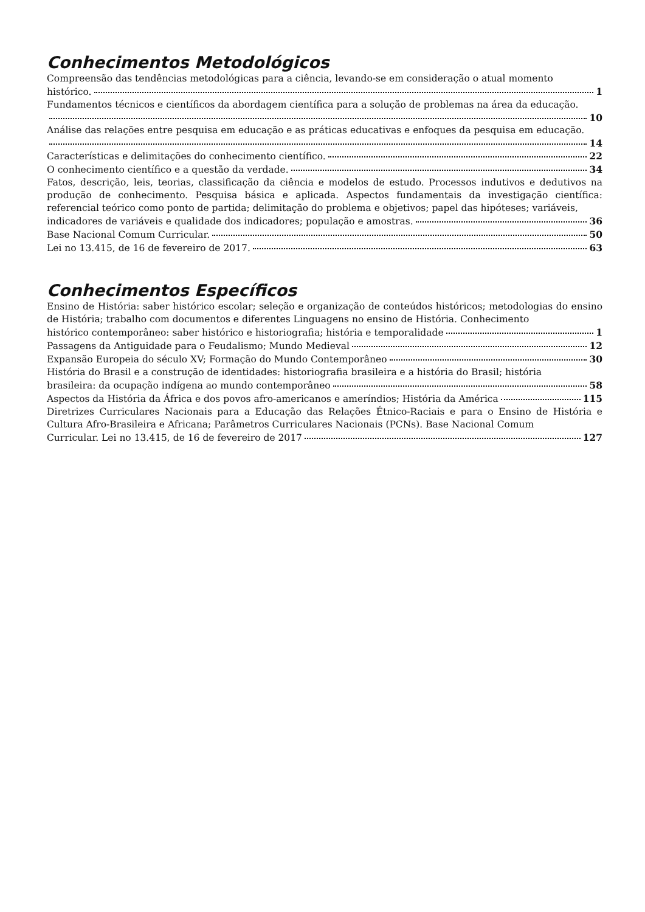Conhecimentos Metodológicos
Compreensão das tendências metodológicas para a ciência, levando-se em consideração o atual momento
histórico. 1
Fundamentos técnicos e científicos da abordagem científica para a solução de problemas na área da educação.
10
Análise das relações entre pesquisa em educação e as práticas educativas e enfoques da pesquisa em educação.
14
Características e delimitações do conhecimento científico. 22
O conhecimento científico e a questão da verdade. 34
Fatos, descrição, leis, teorias, classificação da ciência e modelos de estudo. Processos indutivos e dedutivos na produção de conhecimento. Pesquisa básica e aplicada. Aspectos fundamentais da investigação científica: referencial teórico como ponto de partida; delimitação do problema e objetivos; papel das hipóteses; variáveis,
indicadores de variáveis e qualidade dos indicadores; população e amostras. 36
Base Nacional Comum Curricular. 50
Lei no 13.415, de 16 de fevereiro de 2017. 63
Conhecimentos Específicos
Ensino de História: saber histórico escolar; seleção e organização de conteúdos históricos; metodologias do ensino de História; trabalho com documentos e diferentes Linguagens no ensino de História. Conhecimento
histórico contemporâneo: saber histórico e historiografia; história e temporalidade 1
Passagens da Antiguidade para o Feudalismo; Mundo Medieval 12
Expansão Europeia do século XV; Formação do Mundo Contemporâneo 30
História do Brasil e a construção de identidades: historiografia brasileira e a história do Brasil; história
brasileira: da ocupação indígena ao mundo contemporâneo 58
Aspectos da História da África e dos povos afro-americanos e ameríndios; História da América 115
Diretrizes Curriculares Nacionais para a Educação das Relações Étnico-Raciais e para o Ensino de História e Cultura Afro-Brasileira e Africana; Parâmetros Curriculares Nacionais (PCNs). Base Nacional Comum
Curricular. Lei no 13.415, de 16 de fevereiro de 2017 127